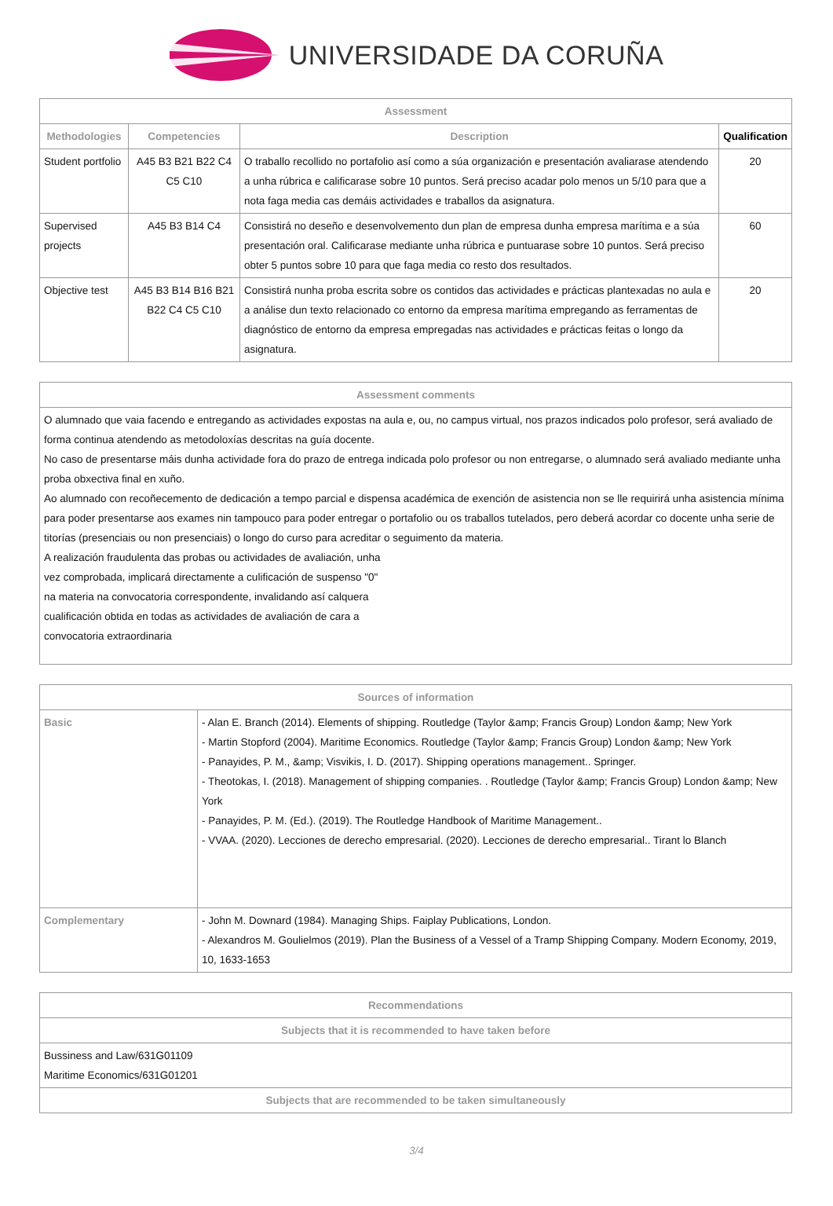UNIVERSIDADE DA CORUÑA
| Assessment | | | |
| --- | --- | --- | --- |
| Methodologies | Competencies | Description | Qualification |
| Student portfolio | A45 B3 B21 B22 C4 C5 C10 | O traballo recollido no portafolio así como a súa organización e presentación avaliarase atendendo a unha rúbrica e calificarase sobre 10 puntos. Será preciso acadar polo menos un 5/10 para que a nota faga media cas demáis actividades e traballos da asignatura. | 20 |
| Supervised projects | A45 B3 B14 C4 | Consistirá no deseño e desenvolvemento dun plan de empresa dunha empresa marítima e a súa presentación oral. Calificarase mediante unha rúbrica e puntuarase sobre 10 puntos. Será preciso obter 5 puntos sobre 10 para que faga media co resto dos resultados. | 60 |
| Objective test | A45 B3 B14 B16 B21 B22 C4 C5 C10 | Consistirá nunha proba escrita sobre os contidos das actividades e prácticas plantexadas no aula e a análise dun texto relacionado co entorno da empresa marítima empregando as ferramentas de diagnóstico de entorno da empresa empregadas nas actividades e prácticas feitas o longo da asignatura. | 20 |
| Assessment comments |
| --- |
| O alumnado que vaia facendo e entregando as actividades expostas na aula e, ou, no campus virtual, nos prazos indicados polo profesor, será avaliado de forma continua atendendo as metodoloxías descritas na guía docente. No caso de presentarse máis dunha actividade fora do prazo de entrega indicada polo profesor ou non entregarse, o alumnado será avaliado mediante unha proba obxectiva final en xuño. Ao alumnado con recoñecemento de dedicación a tempo parcial e dispensa académica de exención de asistencia non se lle requirirá unha asistencia mínima para poder presentarse aos exames nin tampouco para poder entregar o portafolio ou os traballos tutelados, pero deberá acordar co docente unha serie de titorías (presenciais ou non presenciais) o longo do curso para acreditar o seguimento da materia. A realización fraudulenta das probas ou actividades de avaliación, unha vez comprobada, implicará directamente a culificación de suspenso "0" na materia na convocatoria correspondente, invalidando así calquera cualificación obtida en todas as actividades de avaliación de cara a convocatoria extraordinaria |
| Sources of information | |
| --- | --- |
| Basic | - Alan E. Branch (2014). Elements of shipping. Routledge (Taylor &amp; Francis Group) London &amp; New York - Martin Stopford (2004). Maritime Economics. Routledge (Taylor &amp; Francis Group) London &amp; New York - Panayides, P. M., &amp; Visvikis, I. D. (2017). Shipping operations management.. Springer. - Theotokas, I. (2018). Management of shipping companies. . Routledge (Taylor &amp; Francis Group) London &amp; New York - Panayides, P. M. (Ed.). (2019). The Routledge Handbook of Maritime Management.. - VVAA. (2020). Lecciones de derecho empresarial. (2020). Lecciones de derecho empresarial.. Tirant lo Blanch |
| Complementary | - John M. Downard (1984). Managing Ships. Faiplay Publications, London. - Alexandros M. Goulielmos (2019). Plan the Business of a Vessel of a Tramp Shipping Company. Modern Economy, 2019, 10, 1633-1653 |
| Recommendations |
| --- |
| Subjects that it is recommended to have taken before |
| Bussiness and Law/631G01109 Maritime Economics/631G01201 |
| Subjects that are recommended to be taken simultaneously |
3/4